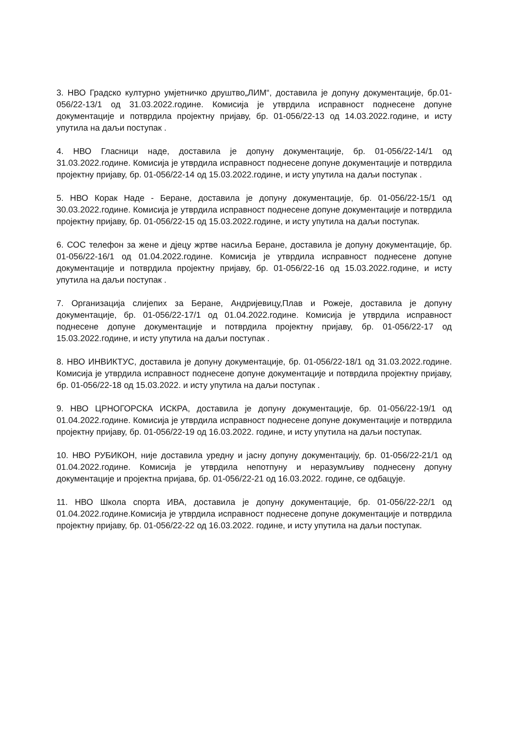3. НВО Градско културно умјетничко друштво„ЛИМ“, доставила је допуну документације, бр.01-056/22-13/1 од 31.03.2022.године. Комисија је утврдила исправност поднесене допуне документације и потврдила пројектну пријаву, бр. 01-056/22-13 од 14.03.2022.године, и исту упутила на даљи поступак .
4. НВО Гласници наде, доставила је допуну документације, бр. 01-056/22-14/1 од 31.03.2022.године. Комисија је утврдила исправност поднесене допуне документације и потврдила пројектну пријаву, бр. 01-056/22-14 од 15.03.2022.године, и исту упутила на даљи поступак .
5. НВО Корак Наде - Беране, доставила је допуну документације, бр. 01-056/22-15/1 од 30.03.2022.године. Комисија је утврдила исправност поднесене допуне документације и потврдила пројектну пријаву, бр. 01-056/22-15 од 15.03.2022.године, и исту упутила на даљи поступак.
6. СОС телефон за жене и дјецу жртве насиља Беране, доставила је допуну документације, бр. 01-056/22-16/1 од 01.04.2022.године. Комисија је утврдила исправност поднесене допуне документације и потврдила пројектну пријаву, бр. 01-056/22-16 од 15.03.2022.године, и исту упутила на даљи поступак .
7. Организација слијепих за Беране, Андријевицу,Плав и Рожеје, доставила је допуну документације, бр. 01-056/22-17/1 од 01.04.2022.године. Комисија је утврдила исправност поднесене допуне документације и потврдила пројектну пријаву, бр. 01-056/22-17 од 15.03.2022.године, и исту упутила на даљи поступак .
8. НВО ИНВИКТУС, доставила је допуну документације, бр. 01-056/22-18/1 од 31.03.2022.године. Комисија је утврдила исправност поднесене допуне документације и потврдила пројектну пријаву, бр. 01-056/22-18 од 15.03.2022. и исту упутила на даљи поступак .
9. НВО ЦРНОГОРСКА ИСКРА, доставила је допуну документације, бр. 01-056/22-19/1 од 01.04.2022.године. Комисија је утврдила исправност поднесене допуне документације и потврдила пројектну пријаву, бр. 01-056/22-19 од 16.03.2022. године, и исту упутила на даљи поступак.
10. НВО РУБИКОН, није доставила уредну и јасну допуну документацију, бр. 01-056/22-21/1 од 01.04.2022.године. Комисија је утврдила непотпуну и неразумљиву поднесену допуну документације и пројектна пријава, бр. 01-056/22-21 од 16.03.2022. године, се одбацује.
11. НВО Школа спорта ИВА, доставила је допуну документације, бр. 01-056/22-22/1 од 01.04.2022.године.Комисија је утврдила исправност поднесене допуне документације и потврдила пројектну пријаву, бр. 01-056/22-22 од 16.03.2022. године, и исту упутила на даљи поступак.